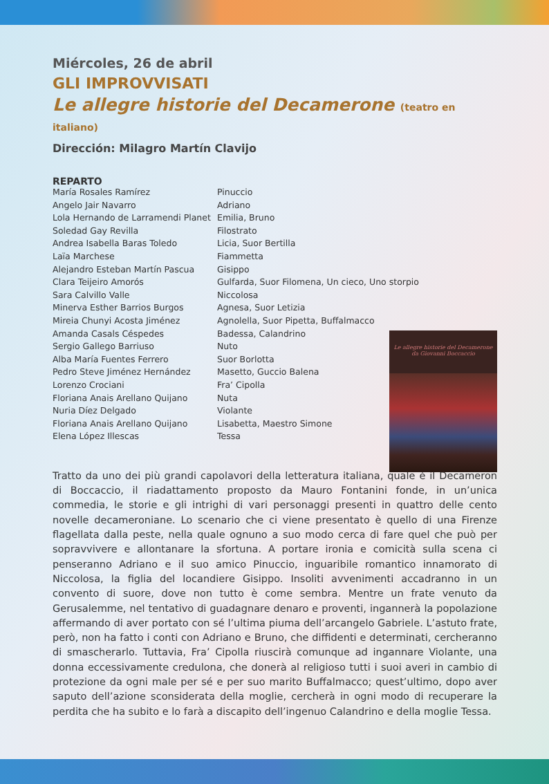Miércoles, 26 de abril
GLI IMPROVVISATI
Le allegre historie del Decamerone (teatro en italiano)
Dirección: Milagro Martín Clavijo
REPARTO
| María Rosales Ramírez | Pinuccio |
| Angelo Jair Navarro | Adriano |
| Lola Hernando de Larramendi Planet | Emilia, Bruno |
| Soledad Gay Revilla | Filostrato |
| Andrea Isabella Baras Toledo | Licia, Suor Bertilla |
| Laïa Marchese | Fiammetta |
| Alejandro Esteban Martín Pascua | Gisippo |
| Clara Teijeiro Amorós | Gulfarda, Suor Filomena, Un cieco, Uno storpio |
| Sara Calvillo Valle | Niccolosa |
| Minerva Esther Barrios Burgos | Agnesa, Suor Letizia |
| Mireia Chunyi Acosta Jiménez | Agnolella, Suor Pipetta, Buffalmacco |
| Amanda Casals Céspedes | Badessa, Calandrino |
| Sergio Gallego Barriuso | Nuto |
| Alba María Fuentes Ferrero | Suor Borlotta |
| Pedro Steve Jiménez Hernández | Masetto, Guccio Balena |
| Lorenzo Crociani | Fra’ Cipolla |
| Floriana Anais Arellano Quijano | Nuta |
| Nuria Díez Delgado | Violante |
| Floriana Anais Arellano Quijano | Lisabetta, Maestro Simone |
| Elena López Illescas | Tessa |
Tratto da uno dei più grandi capolavori della letteratura italiana, quale è il Decameron di Boccaccio, il riadattamento proposto da Mauro Fontanini fonde, in un’unica commedia, le storie e gli intrighi di vari personaggi presenti in quattro delle cento novelle decameroniane. Lo scenario che ci viene presentato è quello di una Firenze flagellata dalla peste, nella quale ognuno a suo modo cerca di fare quel che può per sopravvivere e allontanare la sfortuna. A portare ironia e comicità sulla scena ci penseranno Adriano e il suo amico Pinuccio, inguaribile romantico innamorato di Niccolosa, la figlia del locandiere Gisippo. Insoliti avvenimenti accadranno in un convento di suore, dove non tutto è come sembra. Mentre un frate venuto da Gerusalemme, nel tentativo di guadagnare denaro e proventi, ingannerà la popolazione affermando di aver portato con sé l’ultima piuma dell’arcangelo Gabriele. L’astuto frate, però, non ha fatto i conti con Adriano e Bruno, che diffidenti e determinati, cercheranno di smascherarlo. Tuttavia, Fra’ Cipolla riuscirà comunque ad ingannare Violante, una donna eccessivamente credulona, che donerà al religioso tutti i suoi averi in cambio di protezione da ogni male per sé e per suo marito Buffalmacco; quest’ultimo, dopo aver saputo dell’azione sconsiderata della moglie, cercherà in ogni modo di recuperare la perdita che ha subito e lo farà a discapito dell’ingenuo Calandrino e della moglie Tessa.
Le allegre historie del Decamerone
da Giovanni Boccaccio